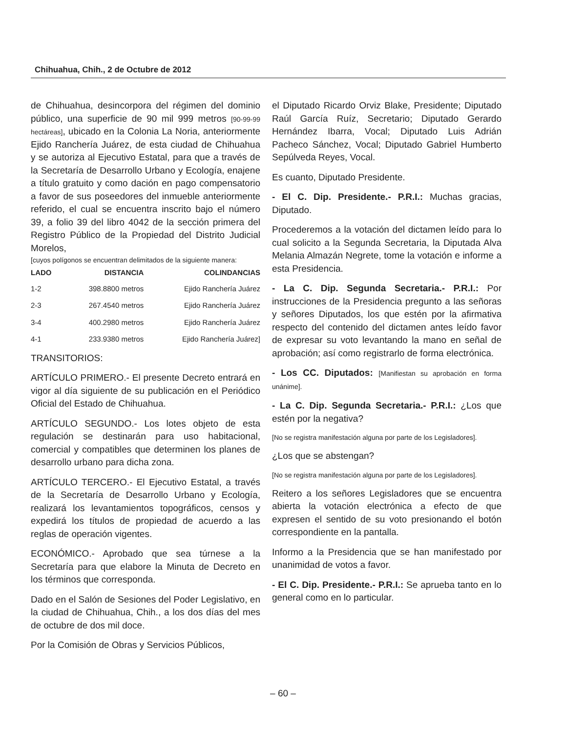Chihuahua, Chih., 2 de Octubre de 2012
de Chihuahua, desincorpora del régimen del dominio público, una superficie de 90 mil 999 metros [90-99-99 hectáreas], ubicado en la Colonia La Noria, anteriormente Ejido Ranchería Juárez, de esta ciudad de Chihuahua y se autoriza al Ejecutivo Estatal, para que a través de la Secretaría de Desarrollo Urbano y Ecología, enajene a título gratuito y como dación en pago compensatorio a favor de sus poseedores del inmueble anteriormente referido, el cual se encuentra inscrito bajo el número 39, a folio 39 del libro 4042 de la sección primera del Registro Público de la Propiedad del Distrito Judicial Morelos,
[cuyos polígonos se encuentran delimitados de la siguiente manera:
| LADO | DISTANCIA | COLINDANCIAS |
| --- | --- | --- |
| 1-2 | 398.8800 metros | Ejido Ranchería Juárez |
| 2-3 | 267.4540 metros | Ejido Ranchería Juárez |
| 3-4 | 400.2980 metros | Ejido Ranchería Juárez |
| 4-1 | 233.9380 metros | Ejido Ranchería Juárez] |
TRANSITORIOS:
ARTÍCULO PRIMERO.- El presente Decreto entrará en vigor al día siguiente de su publicación en el Periódico Oficial del Estado de Chihuahua.
ARTÍCULO SEGUNDO.- Los lotes objeto de esta regulación se destinarán para uso habitacional, comercial y compatibles que determinen los planes de desarrollo urbano para dicha zona.
ARTÍCULO TERCERO.- El Ejecutivo Estatal, a través de la Secretaría de Desarrollo Urbano y Ecología, realizará los levantamientos topográficos, censos y expedirá los títulos de propiedad de acuerdo a las reglas de operación vigentes.
ECONÓMICO.- Aprobado que sea túrnese a la Secretaría para que elabore la Minuta de Decreto en los términos que corresponda.
Dado en el Salón de Sesiones del Poder Legislativo, en la ciudad de Chihuahua, Chih., a los dos días del mes de octubre de dos mil doce.
Por la Comisión de Obras y Servicios Públicos,
el Diputado Ricardo Orviz Blake, Presidente; Diputado Raúl García Ruíz, Secretario; Diputado Gerardo Hernández Ibarra, Vocal; Diputado Luis Adrián Pacheco Sánchez, Vocal; Diputado Gabriel Humberto Sepúlveda Reyes, Vocal.
Es cuanto, Diputado Presidente.
- El C. Dip. Presidente.- P.R.I.: Muchas gracias, Diputado.
Procederemos a la votación del dictamen leído para lo cual solicito a la Segunda Secretaria, la Diputada Alva Melania Almazán Negrete, tome la votación e informe a esta Presidencia.
- La C. Dip. Segunda Secretaria.- P.R.I.: Por instrucciones de la Presidencia pregunto a las señoras y señores Diputados, los que estén por la afirmativa respecto del contenido del dictamen antes leído favor de expresar su voto levantando la mano en señal de aprobación; así como registrarlo de forma electrónica.
- Los CC. Diputados: [Manifiestan su aprobación en forma unánime].
- La C. Dip. Segunda Secretaria.- P.R.I.: ¿Los que estén por la negativa?
[No se registra manifestación alguna por parte de los Legisladores].
¿Los que se abstengan?
[No se registra manifestación alguna por parte de los Legisladores].
Reitero a los señores Legisladores que se encuentra abierta la votación electrónica a efecto de que expresen el sentido de su voto presionando el botón correspondiente en la pantalla.
Informo a la Presidencia que se han manifestado por unanimidad de votos a favor.
- El C. Dip. Presidente.- P.R.I.: Se aprueba tanto en lo general como en lo particular.
– 60 –